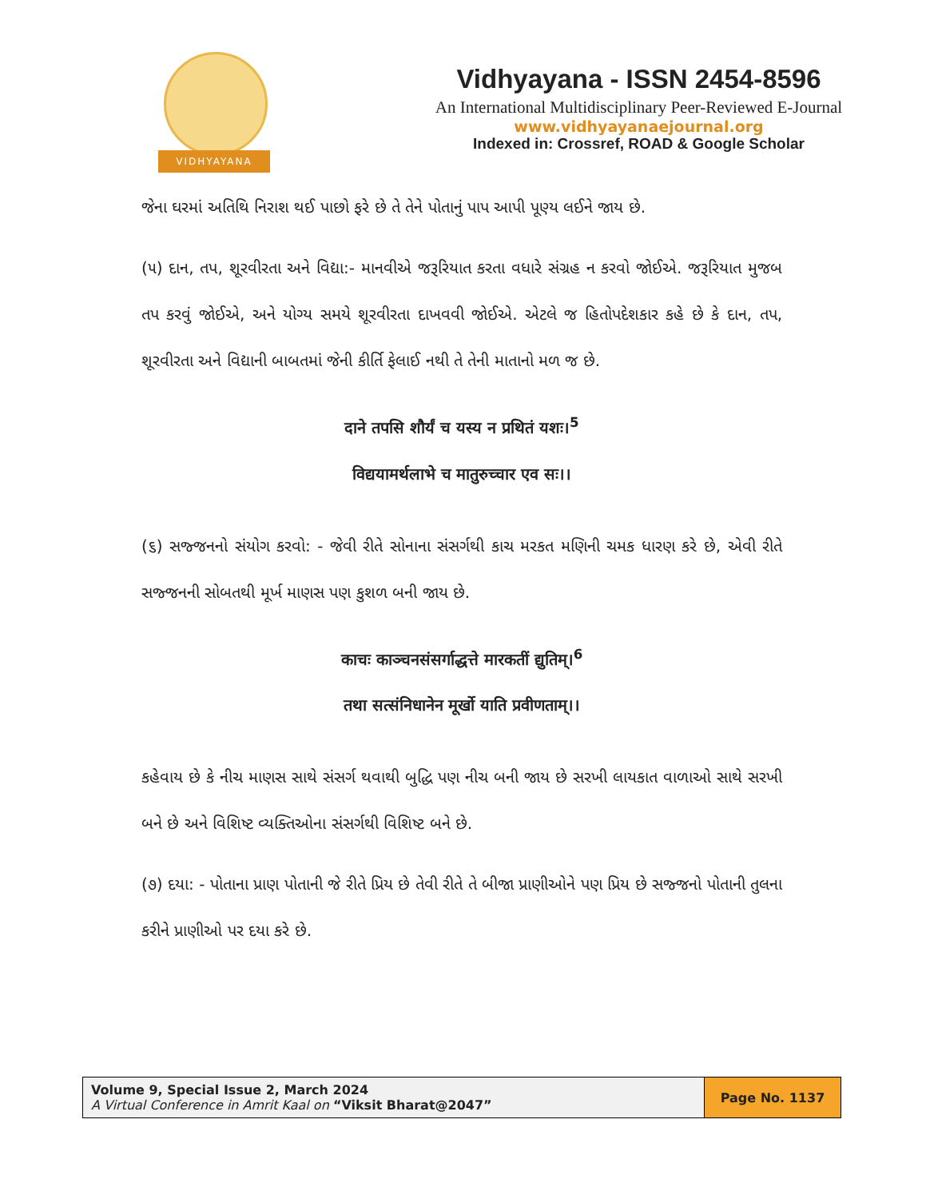VIDHYAYANA
Vidhyayana - ISSN 2454-8596
An International Multidisciplinary Peer-Reviewed E-Journal
www.vidhyayanaejournal.org
Indexed in: Crossref, ROAD & Google Scholar
જેના ઘરમાં અતિથિ નિરાશ થઈ પાછો ફરે છે તે તેને પોતાનું પાપ આપી પૂણ્ય લઈને જાય છે.
(૫) દાન, તપ, શૂરવીરતા અને વિદ્યા:- માનવીએ જરૂરિયાત કરતા વધારે સંગ્રહ ન કરવો જોઈએ. જરૂરિયાત મુજબ તપ કરવું જોઈએ, અને યોગ્ય સમયે શૂરવીરતા દાખવવી જોઈએ. એટલે જ હિતોપદેશકાર કહે છે કે દાન, તપ, શૂરવીરતા અને વિદ્યાની બાબતમાં જેની કીર્તિ ફેલાઈ નથી તે તેની માતાનો મળ જ છે.
दाने तपसि शौर्यं च यस्य न प्रथितं यशः।<sup>5</sup>
विद्ययामर्थलाभे च मातुरुच्चार एव सः।।
(૬) સજ્જનનો સંયોગ કરવો: - જેવી રીતે સોનાના સંસર્ગથી કાચ મરકત મણિની ચમક ધારણ કરે છે, એવી રીતે સજ્જનની સોબતથી મૂર્ખ માણસ પણ કુશળ બની જાય છે.
काचः काञ्चनसंसर्गाद्धत्ते मारकतीं द्युतिम्।<sup>6</sup>
तथा सत्संनिधानेन मूर्खो याति प्रवीणताम्।।
કહેવાય છે કે નીચ માણસ સાથે સંસર્ગ થવાથી બુદ્ધિ પણ નીચ બની જાય છે સરખી લાયકાત વાળાઓ સાથે સરખી બને છે અને વિશિષ્ટ વ્યક્તિઓના સંસર્ગથી વિશિષ્ટ બને છે.
(૭) દયા: - પોતાના પ્રાણ પોતાની જે રીતે પ્રિય છે તેવી રીતે તે બીજા પ્રાણીઓને પણ પ્રિય છે સજ્જનો પોતાની તુલના કરીને પ્રાણીઓ પર દયા કરે છે.
| Volume 9, Special Issue 2, March 2024 A Virtual Conference in Amrit Kaal on “Viksit Bharat@2047” | Page No. 1137 |